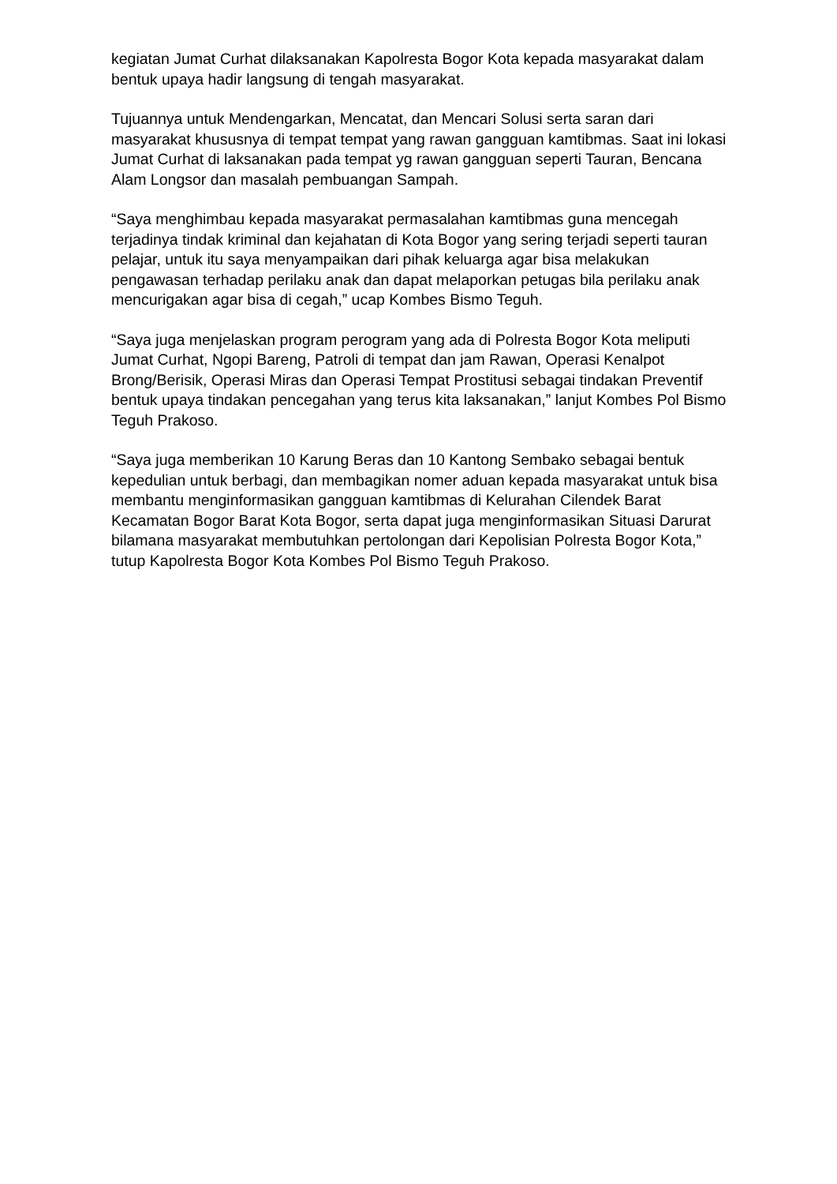kegiatan Jumat Curhat dilaksanakan Kapolresta Bogor Kota kepada masyarakat dalam bentuk upaya hadir langsung di tengah masyarakat.
Tujuannya untuk Mendengarkan, Mencatat, dan Mencari Solusi serta saran dari masyarakat khususnya di tempat tempat yang rawan gangguan kamtibmas. Saat ini lokasi Jumat Curhat di laksanakan pada tempat yg rawan gangguan seperti Tauran, Bencana Alam Longsor dan masalah pembuangan Sampah.
“Saya menghimbau kepada masyarakat permasalahan kamtibmas guna mencegah terjadinya tindak kriminal dan kejahatan di Kota Bogor yang sering terjadi seperti tauran pelajar, untuk itu saya menyampaikan dari pihak keluarga agar bisa melakukan pengawasan terhadap perilaku anak dan dapat melaporkan petugas bila perilaku anak mencurigakan agar bisa di cegah,” ucap Kombes Bismo Teguh.
“Saya juga menjelaskan program perogram yang ada di Polresta Bogor Kota meliputi Jumat Curhat, Ngopi Bareng, Patroli di tempat dan jam Rawan, Operasi Kenalpot Brong/Berisik, Operasi Miras dan Operasi Tempat Prostitusi sebagai tindakan Preventif bentuk upaya tindakan pencegahan yang terus kita laksanakan,” lanjut Kombes Pol Bismo Teguh Prakoso.
“Saya juga memberikan 10 Karung Beras dan 10 Kantong Sembako sebagai bentuk kepedulian untuk berbagi, dan membagikan nomer aduan kepada masyarakat untuk bisa membantu menginformasikan gangguan kamtibmas di Kelurahan Cilendek Barat Kecamatan Bogor Barat Kota Bogor, serta dapat juga menginformasikan Situasi Darurat bilamana masyarakat membutuhkan pertolongan dari Kepolisian Polresta Bogor Kota,” tutup Kapolresta Bogor Kota Kombes Pol Bismo Teguh Prakoso.